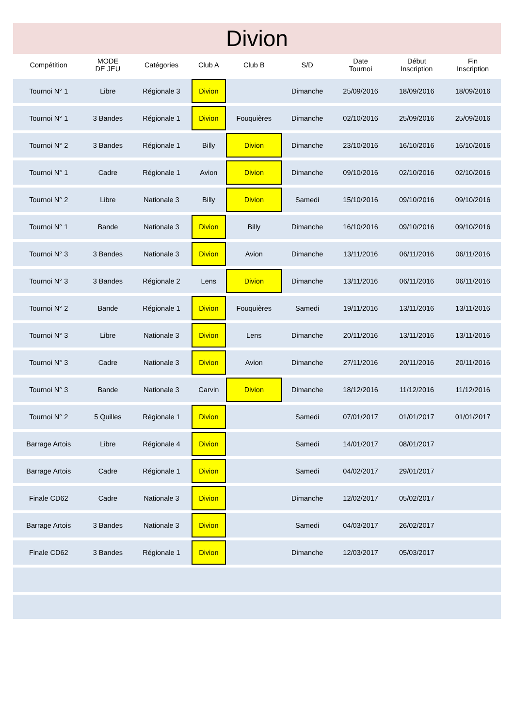Divion
| Compétition | MODE DE JEU | Catégories | Club A | Club B | S/D | Date Tournoi | Début Inscription | Fin Inscription |
| --- | --- | --- | --- | --- | --- | --- | --- | --- |
| Tournoi N° 1 | Libre | Régionale 3 | Divion | | Dimanche | 25/09/2016 | 18/09/2016 | 18/09/2016 |
| Tournoi N° 1 | 3 Bandes | Régionale 1 | Divion | Fouquières | Dimanche | 02/10/2016 | 25/09/2016 | 25/09/2016 |
| Tournoi N° 2 | 3 Bandes | Régionale 1 | Billy | Divion | Dimanche | 23/10/2016 | 16/10/2016 | 16/10/2016 |
| Tournoi N° 1 | Cadre | Régionale 1 | Avion | Divion | Dimanche | 09/10/2016 | 02/10/2016 | 02/10/2016 |
| Tournoi N° 2 | Libre | Nationale 3 | Billy | Divion | Samedi | 15/10/2016 | 09/10/2016 | 09/10/2016 |
| Tournoi N° 1 | Bande | Nationale 3 | Divion | Billy | Dimanche | 16/10/2016 | 09/10/2016 | 09/10/2016 |
| Tournoi N° 3 | 3 Bandes | Nationale 3 | Divion | Avion | Dimanche | 13/11/2016 | 06/11/2016 | 06/11/2016 |
| Tournoi N° 3 | 3 Bandes | Régionale 2 | Lens | Divion | Dimanche | 13/11/2016 | 06/11/2016 | 06/11/2016 |
| Tournoi N° 2 | Bande | Régionale 1 | Divion | Fouquières | Samedi | 19/11/2016 | 13/11/2016 | 13/11/2016 |
| Tournoi N° 3 | Libre | Nationale 3 | Divion | Lens | Dimanche | 20/11/2016 | 13/11/2016 | 13/11/2016 |
| Tournoi N° 3 | Cadre | Nationale 3 | Divion | Avion | Dimanche | 27/11/2016 | 20/11/2016 | 20/11/2016 |
| Tournoi N° 3 | Bande | Nationale 3 | Carvin | Divion | Dimanche | 18/12/2016 | 11/12/2016 | 11/12/2016 |
| Tournoi N° 2 | 5 Quilles | Régionale 1 | Divion | | Samedi | 07/01/2017 | 01/01/2017 | 01/01/2017 |
| Barrage Artois | Libre | Régionale 4 | Divion | | Samedi | 14/01/2017 | 08/01/2017 | |
| Barrage Artois | Cadre | Régionale 1 | Divion | | Samedi | 04/02/2017 | 29/01/2017 | |
| Finale CD62 | Cadre | Nationale 3 | Divion | | Dimanche | 12/02/2017 | 05/02/2017 | |
| Barrage Artois | 3 Bandes | Nationale 3 | Divion | | Samedi | 04/03/2017 | 26/02/2017 | |
| Finale CD62 | 3 Bandes | Régionale 1 | Divion | | Dimanche | 12/03/2017 | 05/03/2017 | |